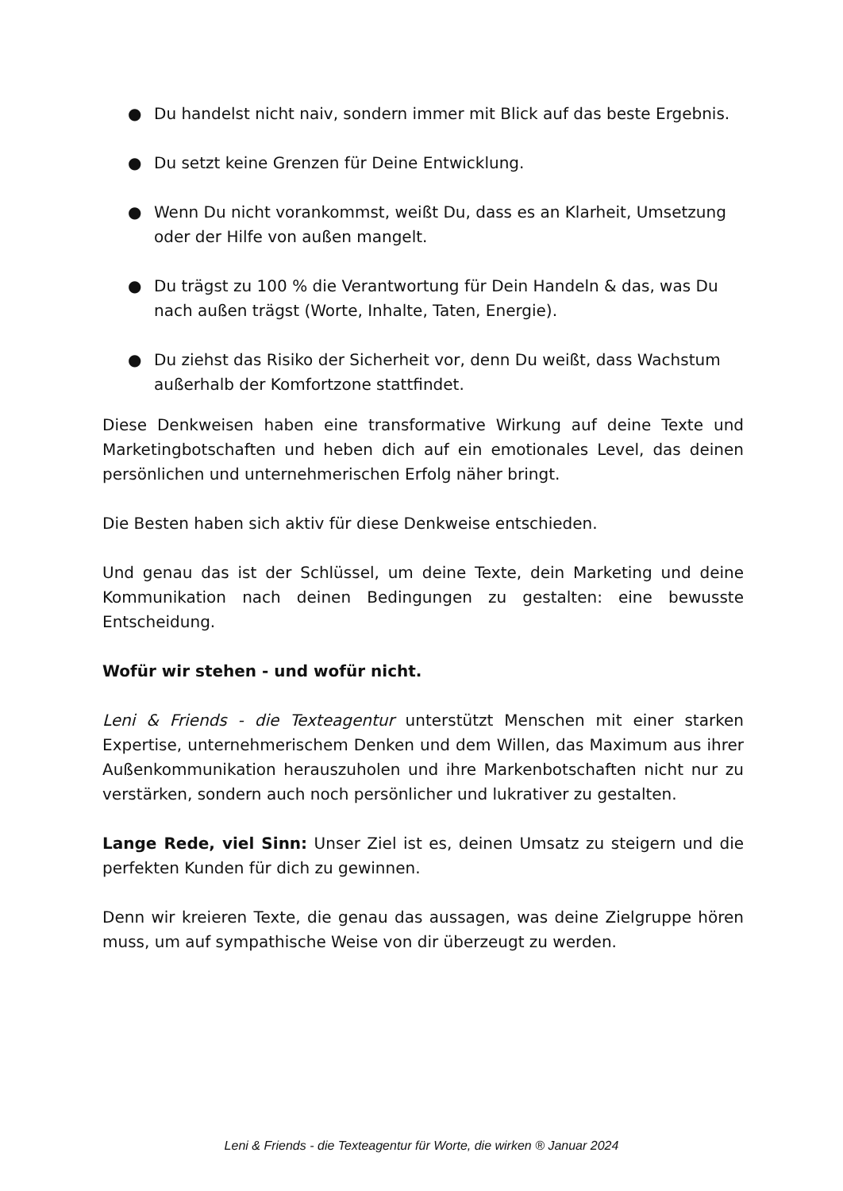● Du handelst nicht naiv, sondern immer mit Blick auf das beste Ergebnis.
● Du setzt keine Grenzen für Deine Entwicklung.
● Wenn Du nicht vorankommst, weißt Du, dass es an Klarheit, Umsetzung oder der Hilfe von außen mangelt.
● Du trägst zu 100 % die Verantwortung für Dein Handeln & das, was Du nach außen trägst (Worte, Inhalte, Taten, Energie).
● Du ziehst das Risiko der Sicherheit vor, denn Du weißt, dass Wachstum außerhalb der Komfortzone stattfindet.
Diese Denkweisen haben eine transformative Wirkung auf deine Texte und Marketingbotschaften und heben dich auf ein emotionales Level, das deinen persönlichen und unternehmerischen Erfolg näher bringt.
Die Besten haben sich aktiv für diese Denkweise entschieden.
Und genau das ist der Schlüssel, um deine Texte, dein Marketing und deine Kommunikation nach deinen Bedingungen zu gestalten: eine bewusste Entscheidung.
Wofür wir stehen - und wofür nicht.
Leni & Friends - die Texteagentur unterstützt Menschen mit einer starken Expertise, unternehmerischem Denken und dem Willen, das Maximum aus ihrer Außenkommunikation herauszuholen und ihre Markenbotschaften nicht nur zu verstärken, sondern auch noch persönlicher und lukrativer zu gestalten.
Lange Rede, viel Sinn: Unser Ziel ist es, deinen Umsatz zu steigern und die perfekten Kunden für dich zu gewinnen.
Denn wir kreieren Texte, die genau das aussagen, was deine Zielgruppe hören muss, um auf sympathische Weise von dir überzeugt zu werden.
Leni & Friends - die Texteagentur für Worte, die wirken ® Januar 2024